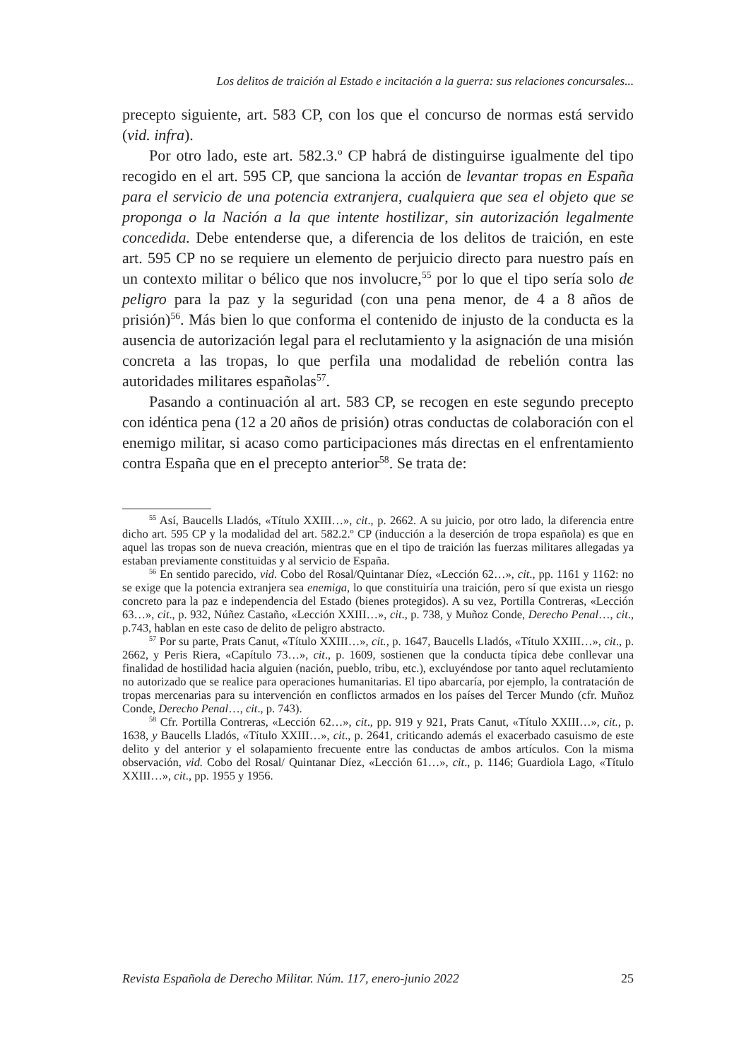Los delitos de traición al Estado e incitación a la guerra: sus relaciones concursales...
precepto siguiente, art. 583 CP, con los que el concurso de normas está servido (vid. infra).
Por otro lado, este art. 582.3.º CP habrá de distinguirse igualmente del tipo recogido en el art. 595 CP, que sanciona la acción de levantar tropas en España para el servicio de una potencia extranjera, cualquiera que sea el objeto que se proponga o la Nación a la que intente hostilizar, sin autorización legalmente concedida. Debe entenderse que, a diferencia de los delitos de traición, en este art. 595 CP no se requiere un elemento de perjuicio directo para nuestro país en un contexto militar o bélico que nos involucre,<sup>55</sup> por lo que el tipo sería solo de peligro para la paz y la seguridad (con una pena menor, de 4 a 8 años de prisión)<sup>56</sup>. Más bien lo que conforma el contenido de injusto de la conducta es la ausencia de autorización legal para el reclutamiento y la asignación de una misión concreta a las tropas, lo que perfila una modalidad de rebelión contra las autoridades militares españolas<sup>57</sup>.
Pasando a continuación al art. 583 CP, se recogen en este segundo precepto con idéntica pena (12 a 20 años de prisión) otras conductas de colaboración con el enemigo militar, si acaso como participaciones más directas en el enfrentamiento contra España que en el precepto anterior<sup>58</sup>. Se trata de:
<sup>55</sup> Así, Baucells Lladós, «Título XXIII…», cit., p. 2662. A su juicio, por otro lado, la diferencia entre dicho art. 595 CP y la modalidad del art. 582.2.º CP (inducción a la deserción de tropa española) es que en aquel las tropas son de nueva creación, mientras que en el tipo de traición las fuerzas militares allegadas ya estaban previamente constituidas y al servicio de España.
<sup>56</sup> En sentido parecido, vid. Cobo del Rosal/Quintanar Díez, «Lección 62…», cit., pp. 1161 y 1162: no se exige que la potencia extranjera sea enemiga, lo que constituiría una traición, pero sí que exista un riesgo concreto para la paz e independencia del Estado (bienes protegidos). A su vez, Portilla Contreras, «Lección 63…», cit., p. 932, Núñez Castaño, «Lección XXIII…», cit., p. 738, y Muñoz Conde, Derecho Penal…, cit., p.743, hablan en este caso de delito de peligro abstracto.
<sup>57</sup> Por su parte, Prats Canut, «Título XXIII…», cit., p. 1647, Baucells Lladós, «Título XXIII…», cit., p. 2662, y Peris Riera, «Capítulo 73…», cit., p. 1609, sostienen que la conducta típica debe conllevar una finalidad de hostilidad hacia alguien (nación, pueblo, tribu, etc.), excluyéndose por tanto aquel reclutamiento no autorizado que se realice para operaciones humanitarias. El tipo abarcaría, por ejemplo, la contratación de tropas mercenarias para su intervención en conflictos armados en los países del Tercer Mundo (cfr. Muñoz Conde, Derecho Penal…, cit., p. 743).
<sup>58</sup> Cfr. Portilla Contreras, «Lección 62…», cit., pp. 919 y 921, Prats Canut, «Título XXIII…», cit., p. 1638, y Baucells Lladós, «Título XXIII…», cit., p. 2641, criticando además el exacerbado casuismo de este delito y del anterior y el solapamiento frecuente entre las conductas de ambos artículos. Con la misma observación, vid. Cobo del Rosal/ Quintanar Díez, «Lección 61…», cit., p. 1146; Guardiola Lago, «Título XXIII…», cit., pp. 1955 y 1956.
Revista Española de Derecho Militar. Núm. 117, enero-junio 2022 25